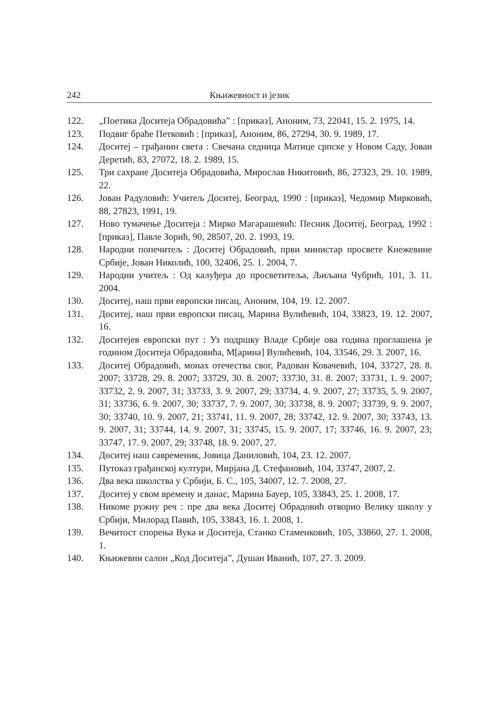242 Књижевност и језик
122. „Поетика Доситеја Обрадовића” : [приказ], Аноним, 73, 22041, 15. 2. 1975, 14.
123. Подвиг браће Петковић : [приказ], Аноним, 86, 27294, 30. 9. 1989, 17.
124. Доситеј – грађанин света : Свечана седница Матице српске у Новом Саду, Јован Деретић, 83, 27072, 18. 2. 1989, 15.
125. Три сахране Доситеја Обрадовића, Мирослав Никитовић, 86, 27323, 29. 10. 1989, 22.
126. Јован Радуловић: Учитељ Доситеј, Београд, 1990 : [приказ], Чедомир Мирковић, 88, 27823, 1991, 19.
127. Ново тумачење Доситеја : Мирко Магарашевић: Песник Доситеј, Београд, 1992 : [приказ], Павле Зорић, 90, 28507, 20. 2. 1993, 19.
128. Народни попечитељ : Доситеј Обрадовић, први министар просвете Кнежевине Србије, Јован Николић, 100, 32406, 25. 1. 2004, 7.
129. Народни учитељ : Од калуђера до просветитеља, Љиљана Чубрић, 101, 3. 11. 2004.
130. Доситеј, наш први европски писац, Аноним, 104, 19. 12. 2007.
131. Доситеј, наш први европски писац, Марина Вулићевић, 104, 33823, 19. 12. 2007, 16.
132. Доситејев европски пут : Уз подршку Владе Србије ова година проглашена је годином Доситеја Обрадовића, М[арина] Вулићевић, 104, 33546, 29. 3. 2007, 16.
133. Доситеј Обрадовић, монах отечества свог, Радован Ковачевић, 104, 33727, 28. 8. 2007; 33728, 29. 8. 2007; 33729, 30. 8. 2007; 33730, 31. 8. 2007; 33731, 1. 9. 2007; 33732, 2. 9. 2007, 31; 33733, 3. 9. 2007, 29; 33734, 4. 9. 2007, 27; 33735, 5. 9. 2007, 31; 33736, 6. 9. 2007, 30; 33737, 7. 9. 2007, 30; 33738, 8. 9. 2007; 33739, 9. 9. 2007, 30; 33740, 10. 9. 2007, 21; 33741, 11. 9. 2007, 28; 33742, 12. 9. 2007, 30; 33743, 13. 9. 2007, 31; 33744, 14. 9. 2007, 31; 33745, 15. 9. 2007, 17; 33746, 16. 9. 2007, 23; 33747, 17. 9. 2007, 29; 33748, 18. 9. 2007, 27.
134. Доситеј наш савременик, Јовица Даниловић, 104, 23. 12. 2007.
135. Путоказ грађанској култури, Мирјана Д. Стефановић, 104, 33747, 2007, 2.
136. Два века школства у Србији, Б. С., 105, 34007, 12. 7. 2008, 27.
137. Доситеј у свом времену и данас, Марина Бауер, 105, 33843, 25. 1. 2008, 17.
138. Никоме ружну реч : пре два века Доситеј Обрадовић отворио Велику школу у Србији, Милорад Павић, 105, 33843, 16. 1. 2008, 1.
139. Вечитост спорења Вука и Доситеја, Станко Стаменковић, 105, 33860, 27. 1. 2008, 1.
140. Књижевни салон „Код Доситеја”, Душан Иванић, 107, 27. 3. 2009.